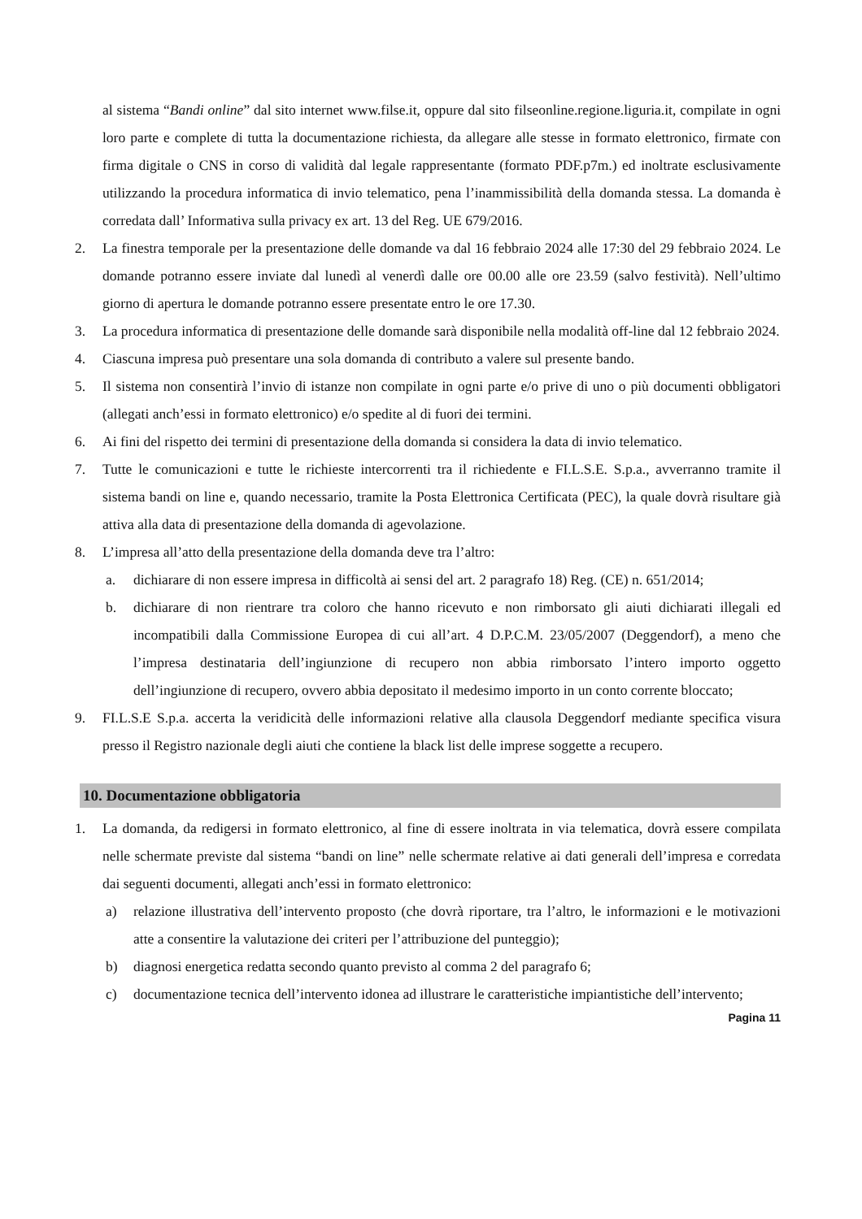al sistema “Bandi online” dal sito internet www.filse.it, oppure dal sito filseonline.regione.liguria.it, compilate in ogni loro parte e complete di tutta la documentazione richiesta, da allegare alle stesse in formato elettronico, firmate con firma digitale o CNS in corso di validità dal legale rappresentante (formato PDF.p7m.) ed inoltrate esclusivamente utilizzando la procedura informatica di invio telematico, pena l’inammissibilità della domanda stessa. La domanda è corredata dall’ Informativa sulla privacy ex art. 13 del Reg. UE 679/2016.
2. La finestra temporale per la presentazione delle domande va dal 16 febbraio 2024 alle 17:30 del 29 febbraio 2024. Le domande potranno essere inviate dal lunedì al venerdì dalle ore 00.00 alle ore 23.59 (salvo festività). Nell’ultimo giorno di apertura le domande potranno essere presentate entro le ore 17.30.
3. La procedura informatica di presentazione delle domande sarà disponibile nella modalità off-line dal 12 febbraio 2024.
4. Ciascuna impresa può presentare una sola domanda di contributo a valere sul presente bando.
5. Il sistema non consentirà l’invio di istanze non compilate in ogni parte e/o prive di uno o più documenti obbligatori (allegati anch’essi in formato elettronico) e/o spedite al di fuori dei termini.
6. Ai fini del rispetto dei termini di presentazione della domanda si considera la data di invio telematico.
7. Tutte le comunicazioni e tutte le richieste intercorrenti tra il richiedente e FI.L.S.E. S.p.a., avverranno tramite il sistema bandi on line e, quando necessario, tramite la Posta Elettronica Certificata (PEC), la quale dovrà risultare già attiva alla data di presentazione della domanda di agevolazione.
8. L’impresa all’atto della presentazione della domanda deve tra l’altro:
a. dichiarare di non essere impresa in difficoltà ai sensi del art. 2 paragrafo 18) Reg. (CE) n. 651/2014;
b. dichiarare di non rientrare tra coloro che hanno ricevuto e non rimborsato gli aiuti dichiarati illegali ed incompatibili dalla Commissione Europea di cui all’art. 4 D.P.C.M. 23/05/2007 (Deggendorf), a meno che l’impresa destinataria dell’ingiunzione di recupero non abbia rimborsato l’intero importo oggetto dell’ingiunzione di recupero, ovvero abbia depositato il medesimo importo in un conto corrente bloccato;
9. FI.L.S.E S.p.a. accerta la veridicità delle informazioni relative alla clausola Deggendorf mediante specifica visura presso il Registro nazionale degli aiuti che contiene la black list delle imprese soggette a recupero.
10. Documentazione obbligatoria
1. La domanda, da redigersi in formato elettronico, al fine di essere inoltrata in via telematica, dovrà essere compilata nelle schermate previste dal sistema “bandi on line” nelle schermate relative ai dati generali dell’impresa e corredata dai seguenti documenti, allegati anch’essi in formato elettronico:
a) relazione illustrativa dell’intervento proposto (che dovrà riportare, tra l’altro, le informazioni e le motivazioni atte a consentire la valutazione dei criteri per l’attribuzione del punteggio);
b) diagnosi energetica redatta secondo quanto previsto al comma 2 del paragrafo 6;
c) documentazione tecnica dell’intervento idonea ad illustrare le caratteristiche impiantistiche dell’intervento;
Pagina 11